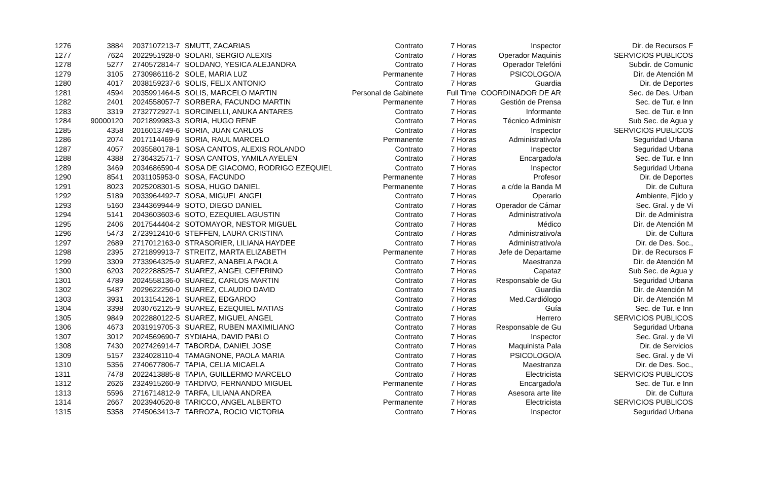| 1276 | 3884 | 2037107213-7 | SMUTT, ZACARIAS | Contrato | 7 Horas | Inspector | Dir. de Recursos F |
| 1277 | 7624 | 2022951928-0 | SOLARI, SERGIO ALEXIS | Contrato | 7 Horas | Operador Maquinis | SERVICIOS PUBLICOS |
| 1278 | 5277 | 2740572814-7 | SOLDANO, YESICA ALEJANDRA | Contrato | 7 Horas | Operador Telefóni | Subdir. de Comunic |
| 1279 | 3105 | 2730986116-2 | SOLE, MARIA LUZ | Permanente | 7 Horas | PSICOLOGO/A | Dir. de Atención M |
| 1280 | 4017 | 2038159237-6 | SOLIS, FELIX ANTONIO | Contrato | 7 Horas | Guardia | Dir. de Deportes |
| 1281 | 4594 | 2035991464-5 | SOLIS, MARCELO MARTIN | Personal de Gabinete | Full Time | COORDINADOR DE AR | Sec. de Des. Urban |
| 1282 | 2401 | 2024558057-7 | SORBERA, FACUNDO MARTIN | Permanente | 7 Horas | Gestión de Prensa | Sec. de Tur. e Inn |
| 1283 | 3319 | 2732772927-1 | SORCINELLI, ANUKA ANTARES | Contrato | 7 Horas | Informante | Sec. de Tur. e Inn |
| 1284 | 90000120 | 2021899983-3 | SORIA, HUGO RENE | Contrato | 7 Horas | Técnico Administr | Sub Sec. de Agua y |
| 1285 | 4358 | 2016013749-6 | SORIA, JUAN CARLOS | Contrato | 7 Horas | Inspector | SERVICIOS PUBLICOS |
| 1286 | 2074 | 2017114469-9 | SORIA, RAUL MARCELO | Permanente | 7 Horas | Administrativo/a | Seguridad Urbana |
| 1287 | 4057 | 2035580178-1 | SOSA CANTOS, ALEXIS ROLANDO | Contrato | 7 Horas | Inspector | Seguridad Urbana |
| 1288 | 4388 | 2736432571-7 | SOSA CANTOS, YAMILA AYELEN | Contrato | 7 Horas | Encargado/a | Sec. de Tur. e Inn |
| 1289 | 3469 | 2034686590-4 | SOSA DE GIACOMO, RODRIGO EZEQUIEL | Contrato | 7 Horas | Inspector | Seguridad Urbana |
| 1290 | 8541 | 2031105953-0 | SOSA, FACUNDO | Permanente | 7 Horas | Profesor | Dir. de Deportes |
| 1291 | 8023 | 2025208301-5 | SOSA, HUGO DANIEL | Permanente | 7 Horas | a c/de la Banda M | Dir. de Cultura |
| 1292 | 5189 | 2033964492-7 | SOSA, MIGUEL ANGEL | Contrato | 7 Horas | Operario | Ambiente, Ejido y |
| 1293 | 5160 | 2344369944-9 | SOTO, DIEGO DANIEL | Contrato | 7 Horas | Operador de Cámar | Sec. Gral. y de Vi |
| 1294 | 5141 | 2043603603-6 | SOTO, EZEQUIEL AGUSTIN | Contrato | 7 Horas | Administrativo/a | Dir. de Administra |
| 1295 | 2406 | 2017544404-2 | SOTOMAYOR, NESTOR MIGUEL | Contrato | 7 Horas | Médico | Dir. de Atención M |
| 1296 | 5473 | 2723912410-6 | STEFFEN, LAURA CRISTINA | Contrato | 7 Horas | Administrativo/a | Dir. de Cultura |
| 1297 | 2689 | 2717012163-0 | STRASORIER, LILIANA HAYDEE | Contrato | 7 Horas | Administrativo/a | Dir. de Des. Soc., |
| 1298 | 2395 | 2721899913-7 | STREITZ, MARTA ELIZABETH | Permanente | 7 Horas | Jefe de Departame | Dir. de Recursos F |
| 1299 | 3309 | 2733964325-9 | SUAREZ, ANABELA PAOLA | Contrato | 7 Horas | Maestranza | Dir. de Atención M |
| 1300 | 6203 | 2022288525-7 | SUAREZ, ANGEL CEFERINO | Contrato | 7 Horas | Capataz | Sub Sec. de Agua y |
| 1301 | 4789 | 2024558136-0 | SUAREZ, CARLOS MARTIN | Contrato | 7 Horas | Responsable de Gu | Seguridad Urbana |
| 1302 | 5487 | 2029622250-0 | SUAREZ, CLAUDIO DAVID | Contrato | 7 Horas | Guardia | Dir. de Atención M |
| 1303 | 3931 | 2013154126-1 | SUAREZ, EDGARDO | Contrato | 7 Horas | Med.Cardiólogo | Dir. de Atención M |
| 1304 | 3398 | 2030762125-9 | SUAREZ, EZEQUIEL MATIAS | Contrato | 7 Horas | Guía | Sec. de Tur. e Inn |
| 1305 | 9849 | 2022880122-5 | SUAREZ, MIGUEL ANGEL | Contrato | 7 Horas | Herrero | SERVICIOS PUBLICOS |
| 1306 | 4673 | 2031919705-3 | SUAREZ, RUBEN MAXIMILIANO | Contrato | 7 Horas | Responsable de Gu | Seguridad Urbana |
| 1307 | 3012 | 2024569690-7 | SYDIAHA, DAVID PABLO | Contrato | 7 Horas | Inspector | Sec. Gral. y de Vi |
| 1308 | 7430 | 2027426914-7 | TABORDA, DANIEL JOSE | Contrato | 7 Horas | Maquinista Pala | Dir. de Servicios |
| 1309 | 5157 | 2324028110-4 | TAMAGNONE, PAOLA MARIA | Contrato | 7 Horas | PSICOLOGO/A | Sec. Gral. y de Vi |
| 1310 | 5356 | 2740677806-7 | TAPIA, CELIA MICAELA | Contrato | 7 Horas | Maestranza | Dir. de Des. Soc., |
| 1311 | 7478 | 2022413885-8 | TAPIA, GUILLERMO MARCELO | Contrato | 7 Horas | Electricista | SERVICIOS PUBLICOS |
| 1312 | 2626 | 2324915260-9 | TARDIVO, FERNANDO MIGUEL | Permanente | 7 Horas | Encargado/a | Sec. de Tur. e Inn |
| 1313 | 5596 | 2716714812-9 | TARFA, LILIANA ANDREA | Contrato | 7 Horas | Asesora arte lite | Dir. de Cultura |
| 1314 | 2667 | 2023940520-8 | TARICCO, ANGEL ALBERTO | Permanente | 7 Horas | Electricista | SERVICIOS PUBLICOS |
| 1315 | 5358 | 2745063413-7 | TARROZA, ROCIO VICTORIA | Contrato | 7 Horas | Inspector | Seguridad Urbana |